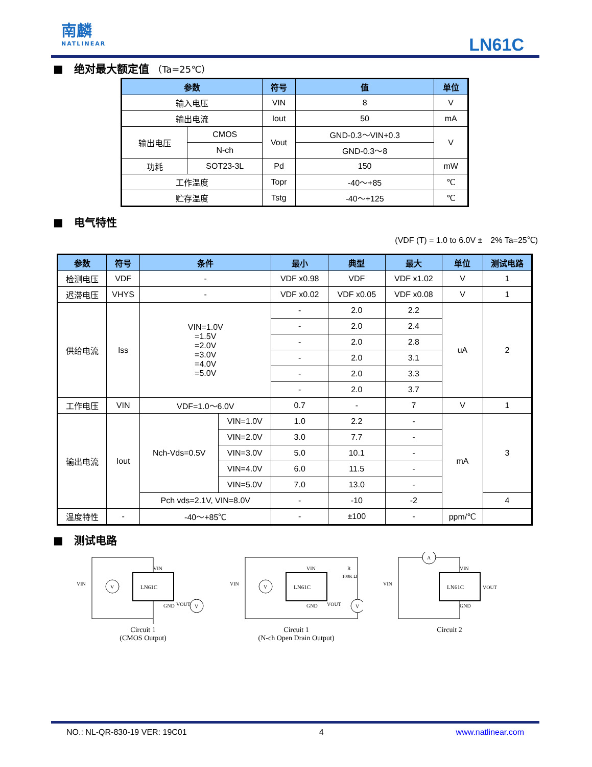南麟
NATLINEAR
LN61C
■　绝对最大额定值 （Ta=25℃）
| 参数 | | 符号 | 值 | 单位 |
| --- | --- | --- | --- | --- |
| 输入电压 | | VIN | 8 | V |
| 输出电流 | | Iout | 50 | mA |
| 输出电压 | CMOS | Vout | GND-0.3～VIN+0.3 | V |
| | N-ch | | GND-0.3～8 | |
| 功耗 | SOT23-3L | Pd | 150 | mW |
| 工作温度 | | Topr | -40～+85 | ℃ |
| 贮存温度 | | Tstg | -40～+125 | ℃ |
■　电气特性
(VDF (T) = 1.0 to 6.0V ±　2% Ta=25℃)
| 参数 | 符号 | 条件 | | 最小 | 典型 | 最大 | 单位 | 测试电路 |
| --- | --- | --- | --- | --- | --- | --- | --- | --- |
| 检测电压 | VDF | - | | VDF x0.98 | VDF | VDF x1.02 | V | 1 |
| 迟滞电压 | VHYS | - | | VDF x0.02 | VDF x0.05 | VDF x0.08 | V | 1 |
| 供给电流 | Iss | VIN=1.0V =1.5V =2.0V =3.0V =4.0V =5.0V | | - | 2.0 | 2.2 | uA | 2 |
| | | | | - | 2.0 | 2.4 | | |
| | | | | - | 2.0 | 2.8 | | |
| | | | | - | 2.0 | 3.1 | | |
| | | | | - | 2.0 | 3.3 | | |
| | | | | - | 2.0 | 3.7 | | |
| 工作电压 | VIN | VDF=1.0～6.0V | | 0.7 | - | 7 | V | 1 |
| 输出电流 | Iout | Nch-Vds=0.5V | VIN=1.0V | 1.0 | 2.2 | - | mA | 3 |
| | | | VIN=2.0V | 3.0 | 7.7 | - | | |
| | | | VIN=3.0V | 5.0 | 10.1 | - | | |
| | | | VIN=4.0V | 6.0 | 11.5 | - | | |
| | | | VIN=5.0V | 7.0 | 13.0 | - | | |
| | | Pch vds=2.1V, VIN=8.0V | | - | -10 | -2 | | 4 |
| 温度特性 | - | -40～+85℃ | | - | ±100 | - | ppm/℃ | |
■　测试电路
LN61C
VIN
GND
VOUT
VIN
V
V
Circuit 1
(CMOS Output)
LN61C
VIN
GND
VOUT
VIN
R
100K Ω
V
V
Circuit 1
(N-ch Open Drain Output)
LN61C
VIN
GND
VOUT
VIN
A
Circuit 2
NO.: NL-QR-830-19 VER: 19C01 4 www.natlinear.com